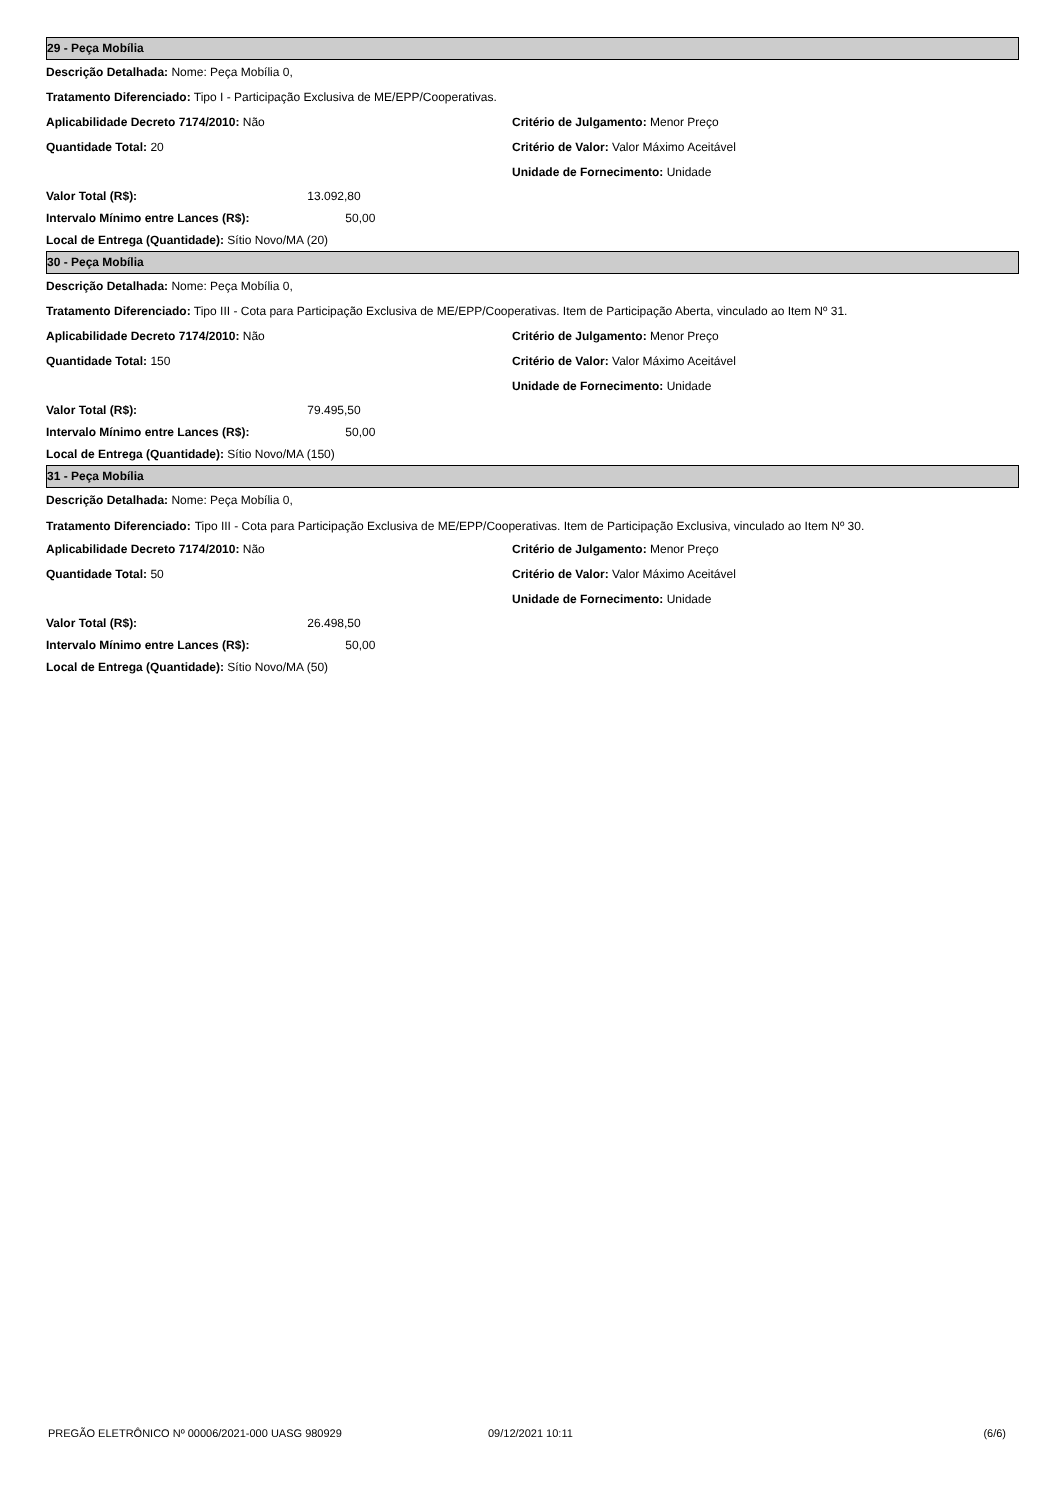29 - Peça Mobília
Descrição Detalhada: Nome: Peça Mobília 0,
Tratamento Diferenciado: Tipo I - Participação Exclusiva de ME/EPP/Cooperativas.
Aplicabilidade Decreto 7174/2010: Não Critério de Julgamento: Menor Preço
Quantidade Total: 20 Critério de Valor: Valor Máximo Aceitável
Unidade de Fornecimento: Unidade
Valor Total (R$): 13.092,80
Intervalo Mínimo entre Lances (R$): 50,00
Local de Entrega (Quantidade): Sítio Novo/MA (20)
30 - Peça Mobília
Descrição Detalhada: Nome: Peça Mobília 0,
Tratamento Diferenciado: Tipo III - Cota para Participação Exclusiva de ME/EPP/Cooperativas. Item de Participação Aberta, vinculado ao Item Nº 31.
Aplicabilidade Decreto 7174/2010: Não Critério de Julgamento: Menor Preço
Quantidade Total: 150 Critério de Valor: Valor Máximo Aceitável
Unidade de Fornecimento: Unidade
Valor Total (R$): 79.495,50
Intervalo Mínimo entre Lances (R$): 50,00
Local de Entrega (Quantidade): Sítio Novo/MA (150)
31 - Peça Mobília
Descrição Detalhada: Nome: Peça Mobília 0,
Tratamento Diferenciado: Tipo III - Cota para Participação Exclusiva de ME/EPP/Cooperativas. Item de Participação Exclusiva, vinculado ao Item Nº 30.
Aplicabilidade Decreto 7174/2010: Não Critério de Julgamento: Menor Preço
Quantidade Total: 50 Critério de Valor: Valor Máximo Aceitável
Unidade de Fornecimento: Unidade
Valor Total (R$): 26.498,50
Intervalo Mínimo entre Lances (R$): 50,00
Local de Entrega (Quantidade): Sítio Novo/MA (50)
PREGÃO ELETRÔNICO Nº 00006/2021-000 UASG 980929 09/12/2021 10:11 (6/6)